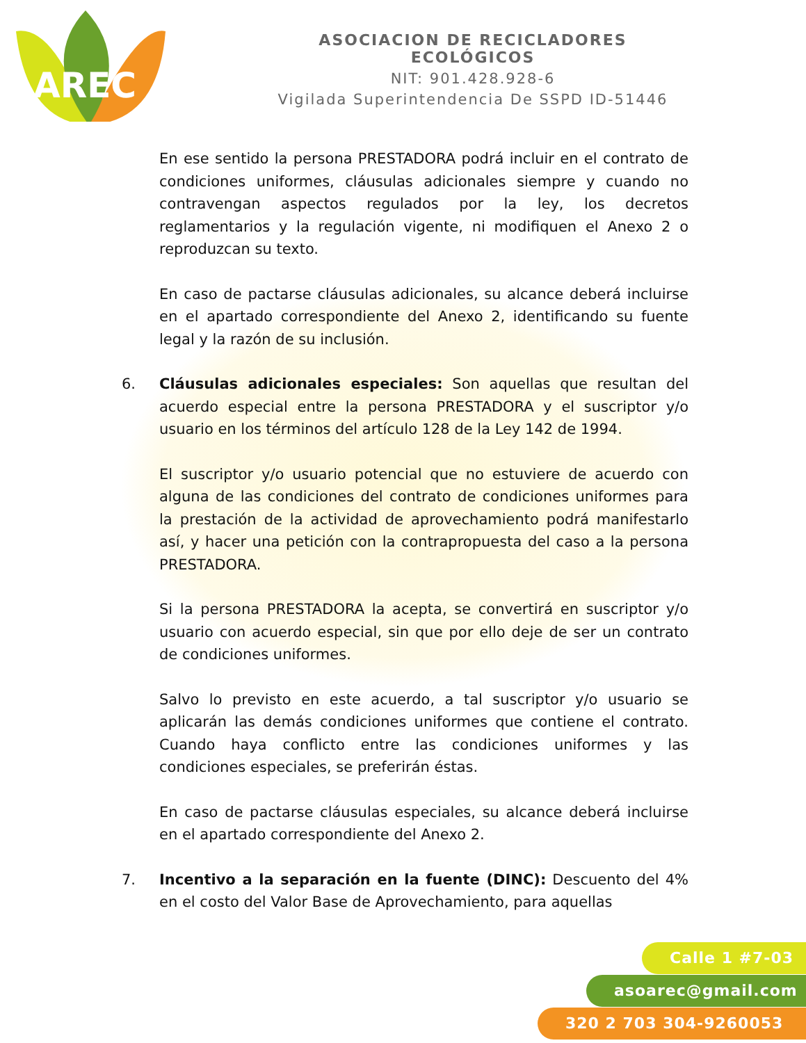AREC
ASOCIACION DE RECICLADORES ECOLÓGICOS
NIT: 901.428.928-6
Vigilada Superintendencia De SSPD ID-51446
En ese sentido la persona PRESTADORA podrá incluir en el contrato de condiciones uniformes, cláusulas adicionales siempre y cuando no contravengan aspectos regulados por la ley, los decretos reglamentarios y la regulación vigente, ni modifiquen el Anexo 2 o reproduzcan su texto.
En caso de pactarse cláusulas adicionales, su alcance deberá incluirse en el apartado correspondiente del Anexo 2, identificando su fuente legal y la razón de su inclusión.
6. Cláusulas adicionales especiales: Son aquellas que resultan del acuerdo especial entre la persona PRESTADORA y el suscriptor y/o usuario en los términos del artículo 128 de la Ley 142 de 1994.
El suscriptor y/o usuario potencial que no estuviere de acuerdo con alguna de las condiciones del contrato de condiciones uniformes para la prestación de la actividad de aprovechamiento podrá manifestarlo así, y hacer una petición con la contrapropuesta del caso a la persona PRESTADORA.
Si la persona PRESTADORA la acepta, se convertirá en suscriptor y/o usuario con acuerdo especial, sin que por ello deje de ser un contrato de condiciones uniformes.
Salvo lo previsto en este acuerdo, a tal suscriptor y/o usuario se aplicarán las demás condiciones uniformes que contiene el contrato. Cuando haya conflicto entre las condiciones uniformes y las condiciones especiales, se preferirán éstas.
En caso de pactarse cláusulas especiales, su alcance deberá incluirse en el apartado correspondiente del Anexo 2.
7. Incentivo a la separación en la fuente (DINC): Descuento del 4% en el costo del Valor Base de Aprovechamiento, para aquellas
Calle 1 #7-03
asoarec@gmail.com
320 2 703 304-9260053